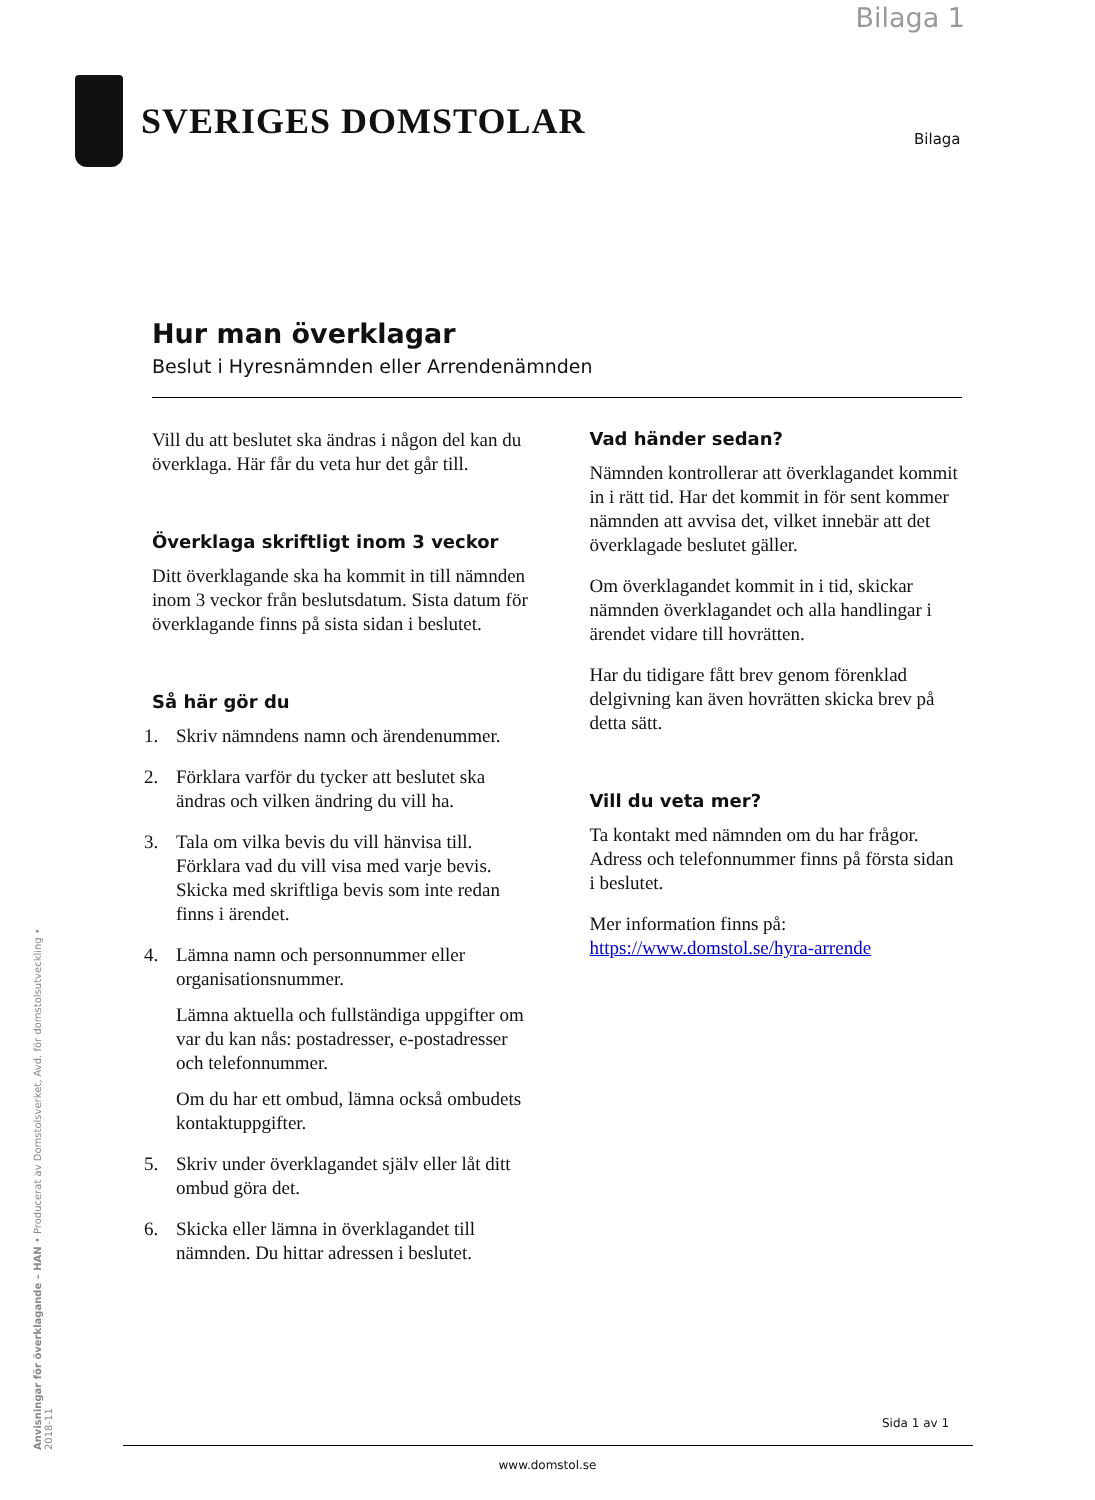Bilaga 1
SVERIGES DOMSTOLAR
Bilaga
Hur man överklagar
Beslut i Hyresnämnden eller Arrendenämnden
Vill du att beslutet ska ändras i någon del kan du överklaga. Här får du veta hur det går till.
Överklaga skriftligt inom 3 veckor
Ditt överklagande ska ha kommit in till nämnden inom 3 veckor från beslutsdatum. Sista datum för överklagande finns på sista sidan i beslutet.
Så här gör du
1. Skriv nämndens namn och ärendenummer.
2. Förklara varför du tycker att beslutet ska ändras och vilken ändring du vill ha.
3. Tala om vilka bevis du vill hänvisa till. Förklara vad du vill visa med varje bevis. Skicka med skriftliga bevis som inte redan finns i ärendet.
4. Lämna namn och personnummer eller organisationsnummer.
Lämna aktuella och fullständiga uppgifter om var du kan nås: postadresser, e-postadresser och telefonnummer.
Om du har ett ombud, lämna också ombudets kontaktuppgifter.
5. Skriv under överklagandet själv eller låt ditt ombud göra det.
6. Skicka eller lämna in överklagandet till nämnden. Du hittar adressen i beslutet.
Vad händer sedan?
Nämnden kontrollerar att överklagandet kommit in i rätt tid. Har det kommit in för sent kommer nämnden att avvisa det, vilket innebär att det överklagade beslutet gäller.
Om överklagandet kommit in i tid, skickar nämnden överklagandet och alla handlingar i ärendet vidare till hovrätten.
Har du tidigare fått brev genom förenklad delgivning kan även hovrätten skicka brev på detta sätt.
Vill du veta mer?
Ta kontakt med nämnden om du har frågor. Adress och telefonnummer finns på första sidan i beslutet.
Mer information finns på:
https://www.domstol.se/hyra-arrende
Anvisningar för överklagande – HAN • Producerat av Domstolsverket, Avd. för domstolsutveckling • 2018-11
Sida 1 av 1
www.domstol.se